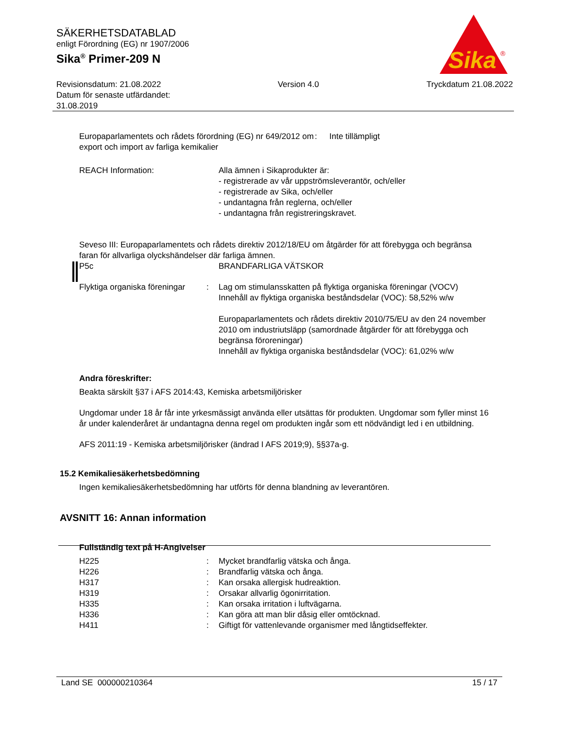SÄKERHETSDATABLAD
enligt Förordning (EG) nr 1907/2006
Sika<sup>®</sup> Primer-209 N
Sika
®
Revisionsdatum: 21.08.2022
Datum för senaste utfärdandet:
31.08.2019
Version 4.0 Tryckdatum 21.08.2022
| Europaparlamentets och rådets förordning (EG) nr 649/2012 om export och import av farliga kemikalier | : | Inte tillämpligt |
| REACH Information: | Alla ämnen i Sikaprodukter är: - registrerade av vår uppströmsleverantör, och/eller - registrerade av Sika, och/eller - undantagna från reglerna, och/eller - undantagna från registreringskravet. |
Seveso III: Europaparlamentets och rådets direktiv 2012/18/EU om åtgärder för att förebygga och begränsa faran för allvarliga olyckshändelser där farliga ämnen.
| P5c | BRANDFARLIGA VÄTSKOR |
| Flyktiga organiska föreningar | : | Lag om stimulansskatten på flyktiga organiska föreningar (VOCV) Innehåll av flyktiga organiska beståndsdelar (VOC): 58,52% w/w Europaparlamentets och rådets direktiv 2010/75/EU av den 24 november 2010 om industriutsläpp (samordnade åtgärder för att förebygga och begränsa föroreningar) Innehåll av flyktiga organiska beståndsdelar (VOC): 61,02% w/w |
Andra föreskrifter:
Beakta särskilt §37 i AFS 2014:43, Kemiska arbetsmiljörisker
Ungdomar under 18 år får inte yrkesmässigt använda eller utsättas för produkten. Ungdomar som fyller minst 16 år under kalenderåret är undantagna denna regel om produkten ingår som ett nödvändigt led i en utbildning.
AFS 2011:19 - Kemiska arbetsmiljörisker (ändrad I AFS 2019;9), §§37a-g.
15.2 Kemikaliesäkerhetsbedömning
Ingen kemikaliesäkerhetsbedömning har utförts för denna blandning av leverantören.
AVSNITT 16: Annan information
Fullständig text på H-Angivelser
| H225 | : | Mycket brandfarlig vätska och ånga. |
| H226 | : | Brandfarlig vätska och ånga. |
| H317 | : | Kan orsaka allergisk hudreaktion. |
| H319 | : | Orsakar allvarlig ögonirritation. |
| H335 | : | Kan orsaka irritation i luftvägarna. |
| H336 | : | Kan göra att man blir dåsig eller omtöcknad. |
| H411 | : | Giftigt för vattenlevande organismer med långtidseffekter. |
Land SE 000000210364 15 / 17